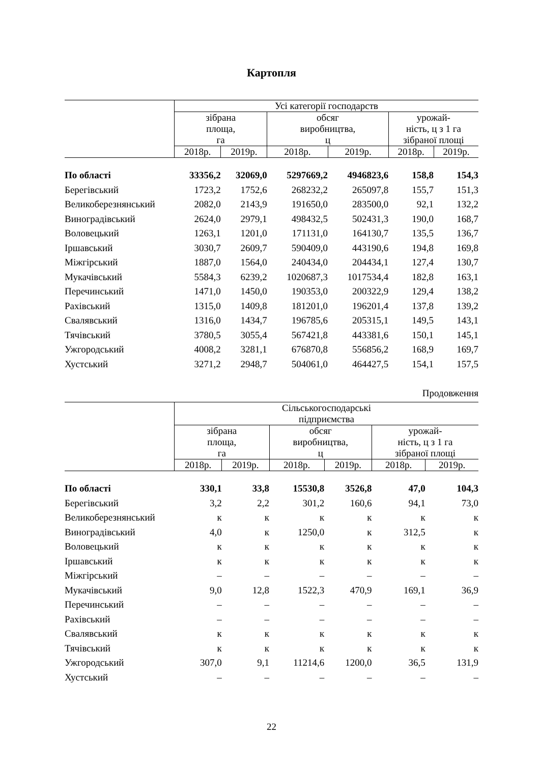Картопля
| | Усі категорії господарств | | | | | |
| --- | --- | --- | --- | --- | --- | --- |
| | зібрана площа, га | | обсяг виробництва, ц | | урожай- ність, ц з 1 га зібраної площі | |
| | 2018р. | 2019р. | 2018р. | 2019р. | 2018р. | 2019р. |
| По області | 33356,2 | 32069,0 | 5297669,2 | 4946823,6 | 158,8 | 154,3 |
| Берегівський | 1723,2 | 1752,6 | 268232,2 | 265097,8 | 155,7 | 151,3 |
| Великоберезнянський | 2082,0 | 2143,9 | 191650,0 | 283500,0 | 92,1 | 132,2 |
| Виноградівський | 2624,0 | 2979,1 | 498432,5 | 502431,3 | 190,0 | 168,7 |
| Воловецький | 1263,1 | 1201,0 | 171131,0 | 164130,7 | 135,5 | 136,7 |
| Іршавський | 3030,7 | 2609,7 | 590409,0 | 443190,6 | 194,8 | 169,8 |
| Міжгірський | 1887,0 | 1564,0 | 240434,0 | 204434,1 | 127,4 | 130,7 |
| Мукачівський | 5584,3 | 6239,2 | 1020687,3 | 1017534,4 | 182,8 | 163,1 |
| Перечинський | 1471,0 | 1450,0 | 190353,0 | 200322,9 | 129,4 | 138,2 |
| Рахівський | 1315,0 | 1409,8 | 181201,0 | 196201,4 | 137,8 | 139,2 |
| Свалявський | 1316,0 | 1434,7 | 196785,6 | 205315,1 | 149,5 | 143,1 |
| Тячівський | 3780,5 | 3055,4 | 567421,8 | 443381,6 | 150,1 | 145,1 |
| Ужгородський | 4008,2 | 3281,1 | 676870,8 | 556856,2 | 168,9 | 169,7 |
| Хустський | 3271,2 | 2948,7 | 504061,0 | 464427,5 | 154,1 | 157,5 |
Продовження
| | Сільськогосподарські підприємства | | | | | |
| --- | --- | --- | --- | --- | --- | --- |
| | зібрана площа, га | | обсяг виробництва, ц | | урожай- ність, ц з 1 га зібраної площі | |
| | 2018р. | 2019р. | 2018р. | 2019р. | 2018р. | 2019р. |
| По області | 330,1 | 33,8 | 15530,8 | 3526,8 | 47,0 | 104,3 |
| Берегівський | 3,2 | 2,2 | 301,2 | 160,6 | 94,1 | 73,0 |
| Великоберезнянський | к | к | к | к | к | к |
| Виноградівський | 4,0 | к | 1250,0 | к | 312,5 | к |
| Воловецький | к | к | к | к | к | к |
| Іршавський | к | к | к | к | к | к |
| Міжгірський | – | – | – | – | – | – |
| Мукачівський | 9,0 | 12,8 | 1522,3 | 470,9 | 169,1 | 36,9 |
| Перечинський | – | – | – | – | – | – |
| Рахівський | – | – | – | – | – | – |
| Свалявський | к | к | к | к | к | к |
| Тячівський | к | к | к | к | к | к |
| Ужгородський | 307,0 | 9,1 | 11214,6 | 1200,0 | 36,5 | 131,9 |
| Хустський | – | – | – | – | – | – |
22